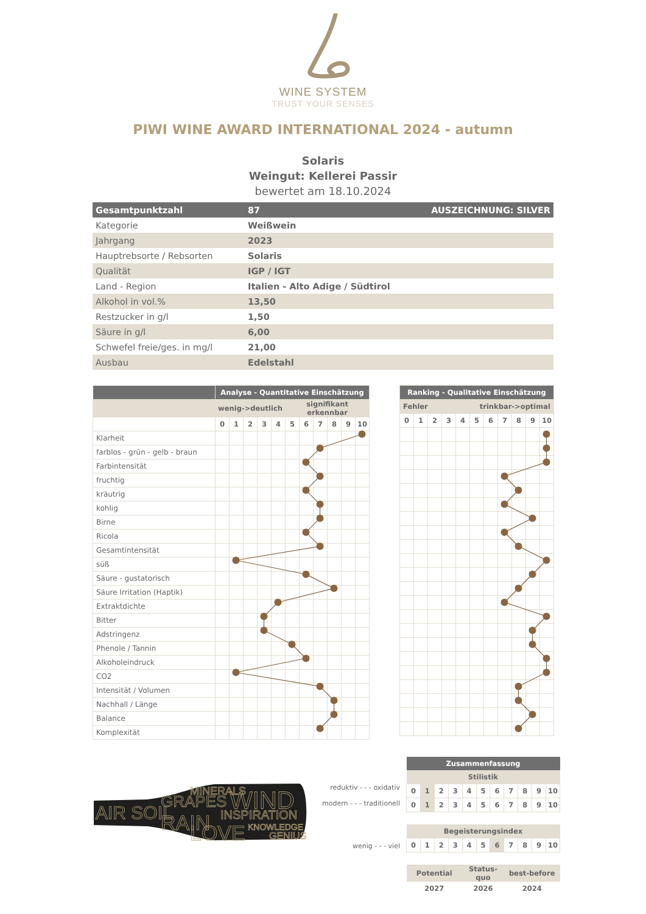WINE SYSTEM
TRUST YOUR SENSES
PIWI WINE AWARD INTERNATIONAL 2024 - autumn
Solaris
Weingut: Kellerei Passir
bewertet am 18.10.2024
| Gesamtpunktzahl | 87 | AUSZEICHNUNG: SILVER |
| Kategorie | Weißwein | |
| Jahrgang | 2023 | |
| Hauptrebsorte / Rebsorten | Solaris | |
| Qualität | IGP / IGT | |
| Land - Region | Italien - Alto Adige / Südtirol | |
| Alkohol in vol.% | 13,50 | |
| Restzucker in g/l | 1,50 | |
| Säure in g/l | 6,00 | |
| Schwefel freie/ges. in mg/l | 21,00 | |
| Ausbau | Edelstahl | |
| | Analyse - Quantitative Einschätzung | | | | | | | | | | |
| --- | --- | --- | --- | --- | --- | --- | --- | --- | --- | --- | --- |
| | wenig->deutlich | | | | | signifikant erkennbar | | | | | |
| | 0 | 1 | 2 | 3 | 4 | 5 | 6 | 7 | 8 | 9 | 10 |
| Klarheit | | | | | | | | | | | |
| farblos - grün - gelb - braun | | | | | | | | | | | |
| Farbintensität | | | | | | | | | | | |
| fruchtig | | | | | | | | | | | |
| kräutrig | | | | | | | | | | | |
| kohlig | | | | | | | | | | | |
| Birne | | | | | | | | | | | |
| Ricola | | | | | | | | | | | |
| Gesamtintensität | | | | | | | | | | | |
| süß | | | | | | | | | | | |
| Säure - gustatorisch | | | | | | | | | | | |
| Säure Irritation (Haptik) | | | | | | | | | | | |
| Extraktdichte | | | | | | | | | | | |
| Bitter | | | | | | | | | | | |
| Adstringenz | | | | | | | | | | | |
| Phenole / Tannin | | | | | | | | | | | |
| Alkoholeindruck | | | | | | | | | | | |
| CO2 | | | | | | | | | | | |
| Intensität / Volumen | | | | | | | | | | | |
| Nachhall / Länge | | | | | | | | | | | |
| Balance | | | | | | | | | | | |
| Komplexität | | | | | | | | | | | |
| Ranking - Qualitative Einschätzung | | | | | | | | | | |
| --- | --- | --- | --- | --- | --- | --- | --- | --- | --- | --- |
| Fehler | | | | trinkbar->optimal | | | | | | |
| 0 | 1 | 2 | 3 | 4 | 5 | 6 | 7 | 8 | 9 | 10 |
AIR SOIL
GRAPES
MINERALS
WIND
RAIN
INSPIRATION
LOVE
KNOWLEDGE
GENIUS
reduktiv - - - oxidativ
modern - - - traditionell
wenig - - - viel
| Zusammenfassung | | | | | | | | | | |
| --- | --- | --- | --- | --- | --- | --- | --- | --- | --- | --- |
| Stilistik | | | | | | | | | | |
| 0 | 1 | 2 | 3 | 4 | 5 | 6 | 7 | 8 | 9 | 10 |
| 0 | 1 | 2 | 3 | 4 | 5 | 6 | 7 | 8 | 9 | 10 |
| Begeisterungsindex | | | | | | | | | | |
| 0 | 1 | 2 | 3 | 4 | 5 | 6 | 7 | 8 | 9 | 10 |
| Potential | | | | Status-quo | | | best-before | | | |
| 2027 | | | | 2026 | | | 2024 | | | |